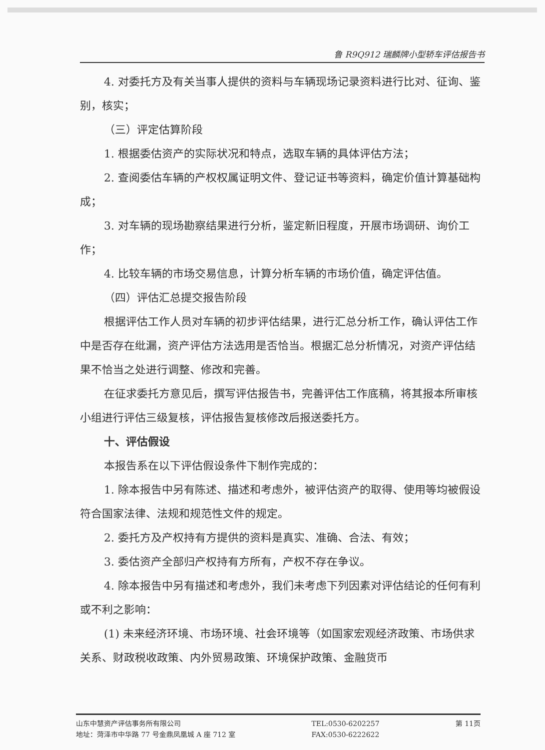鲁 R9Q912 瑞麟牌小型轿车评估报告书
4. 对委托方及有关当事人提供的资料与车辆现场记录资料进行比对、征询、鉴别，核实；
（三）评定估算阶段
1. 根据委估资产的实际状况和特点，选取车辆的具体评估方法；
2. 查阅委估车辆的产权权属证明文件、登记证书等资料，确定价值计算基础构成；
3. 对车辆的现场勘察结果进行分析，鉴定新旧程度，开展市场调研、询价工作；
4. 比较车辆的市场交易信息，计算分析车辆的市场价值，确定评估值。
（四）评估汇总提交报告阶段
根据评估工作人员对车辆的初步评估结果，进行汇总分析工作，确认评估工作中是否存在纰漏，资产评估方法选用是否恰当。根据汇总分析情况，对资产评估结果不恰当之处进行调整、修改和完善。
在征求委托方意见后，撰写评估报告书，完善评估工作底稿，将其报本所审核小组进行评估三级复核，评估报告复核修改后报送委托方。
十、评估假设
本报告系在以下评估假设条件下制作完成的：
1. 除本报告中另有陈述、描述和考虑外，被评估资产的取得、使用等均被假设符合国家法律、法规和规范性文件的规定。
2. 委托方及产权持有方提供的资料是真实、准确、合法、有效；
3. 委估资产全部归产权持有方所有，产权不存在争议。
4. 除本报告中另有描述和考虑外，我们未考虑下列因素对评估结论的任何有利或不利之影响：
(1) 未来经济环境、市场环境、社会环境等（如国家宏观经济政策、市场供求关系、财政税收政策、内外贸易政策、环境保护政策、金融货币
山东中慧资产评估事务所有限公司
地址：菏泽市中华路 77 号金鼎凤凰城 A 座 712 室
TEL:0530-6202257
FAX:0530-6222622
第 11页